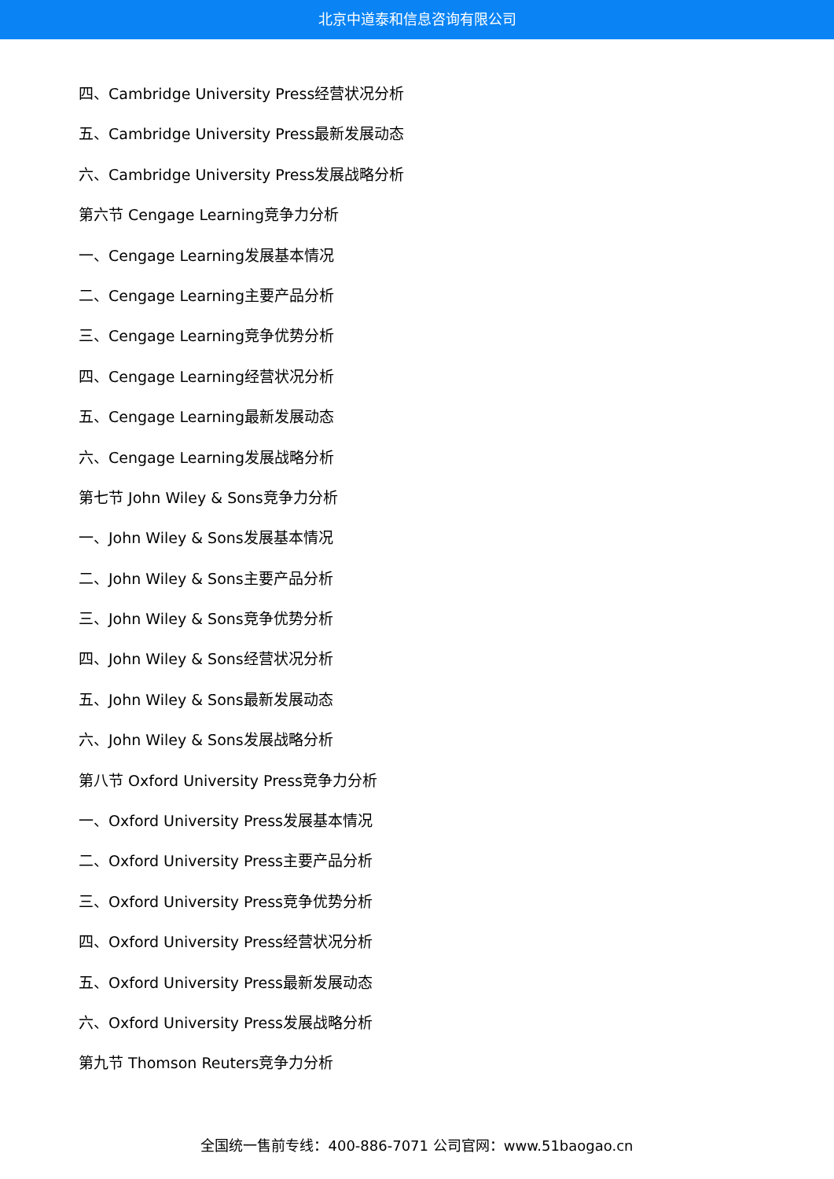北京中道泰和信息咨询有限公司
四、Cambridge University Press经营状况分析
五、Cambridge University Press最新发展动态
六、Cambridge University Press发展战略分析
第六节 Cengage Learning竞争力分析
一、Cengage Learning发展基本情况
二、Cengage Learning主要产品分析
三、Cengage Learning竞争优势分析
四、Cengage Learning经营状况分析
五、Cengage Learning最新发展动态
六、Cengage Learning发展战略分析
第七节 John Wiley & Sons竞争力分析
一、John Wiley & Sons发展基本情况
二、John Wiley & Sons主要产品分析
三、John Wiley & Sons竞争优势分析
四、John Wiley & Sons经营状况分析
五、John Wiley & Sons最新发展动态
六、John Wiley & Sons发展战略分析
第八节 Oxford University Press竞争力分析
一、Oxford University Press发展基本情况
二、Oxford University Press主要产品分析
三、Oxford University Press竞争优势分析
四、Oxford University Press经营状况分析
五、Oxford University Press最新发展动态
六、Oxford University Press发展战略分析
第九节 Thomson Reuters竞争力分析
全国统一售前专线：400-886-7071 公司官网：www.51baogao.cn